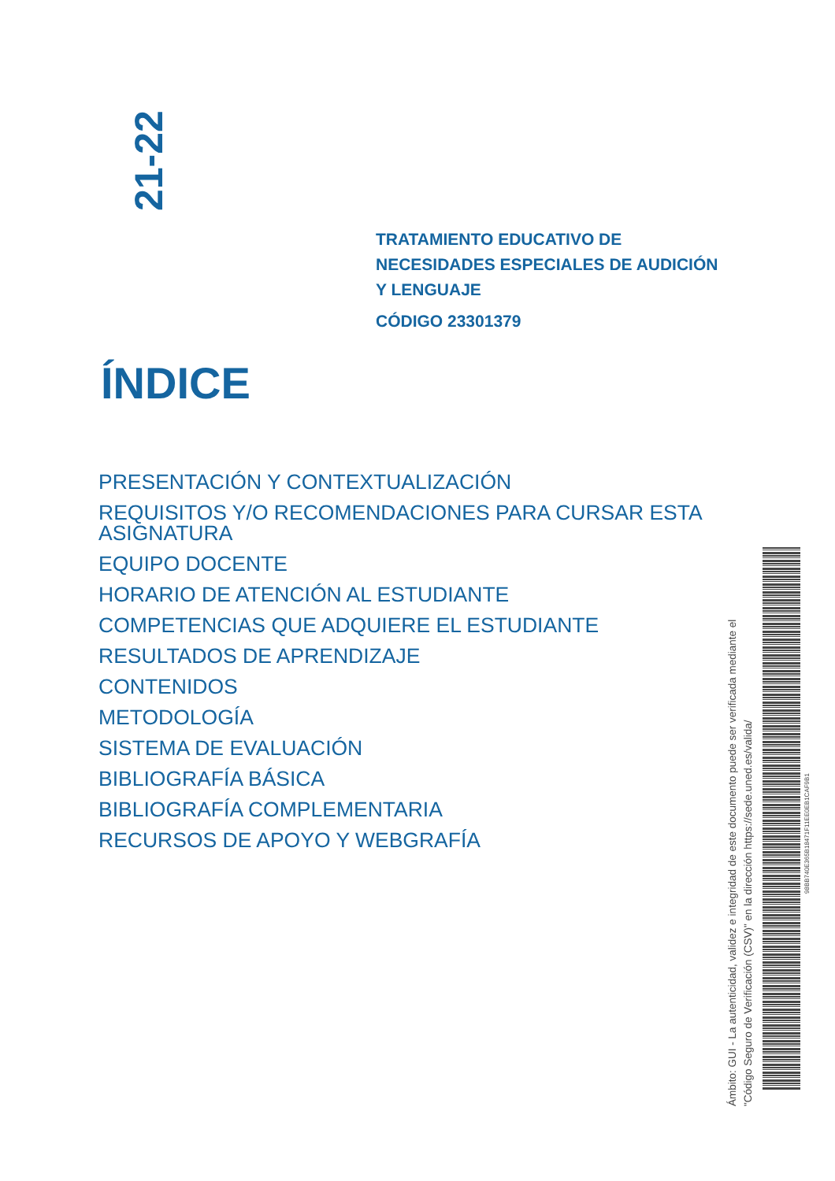21-22
TRATAMIENTO EDUCATIVO DE
NECESIDADES ESPECIALES DE AUDICIÓN
Y LENGUAJE
CÓDIGO 23301379
ÍNDICE
PRESENTACIÓN Y CONTEXTUALIZACIÓN
REQUISITOS Y/O RECOMENDACIONES PARA CURSAR ESTA ASIGNATURA
EQUIPO DOCENTE
HORARIO DE ATENCIÓN AL ESTUDIANTE
COMPETENCIAS QUE ADQUIERE EL ESTUDIANTE
RESULTADOS DE APRENDIZAJE
CONTENIDOS
METODOLOGÍA
SISTEMA DE EVALUACIÓN
BIBLIOGRAFÍA BÁSICA
BIBLIOGRAFÍA COMPLEMENTARIA
RECURSOS DE APOYO Y WEBGRAFÍA
Ámbito: GUI - La autenticidad, validez e integridad de este documento puede ser verificada mediante el
"Código Seguro de Verificación (CSV)" en la dirección https://sede.uned.es/valida/
98BB740E365B18471F11EE0EB1CAF9B1